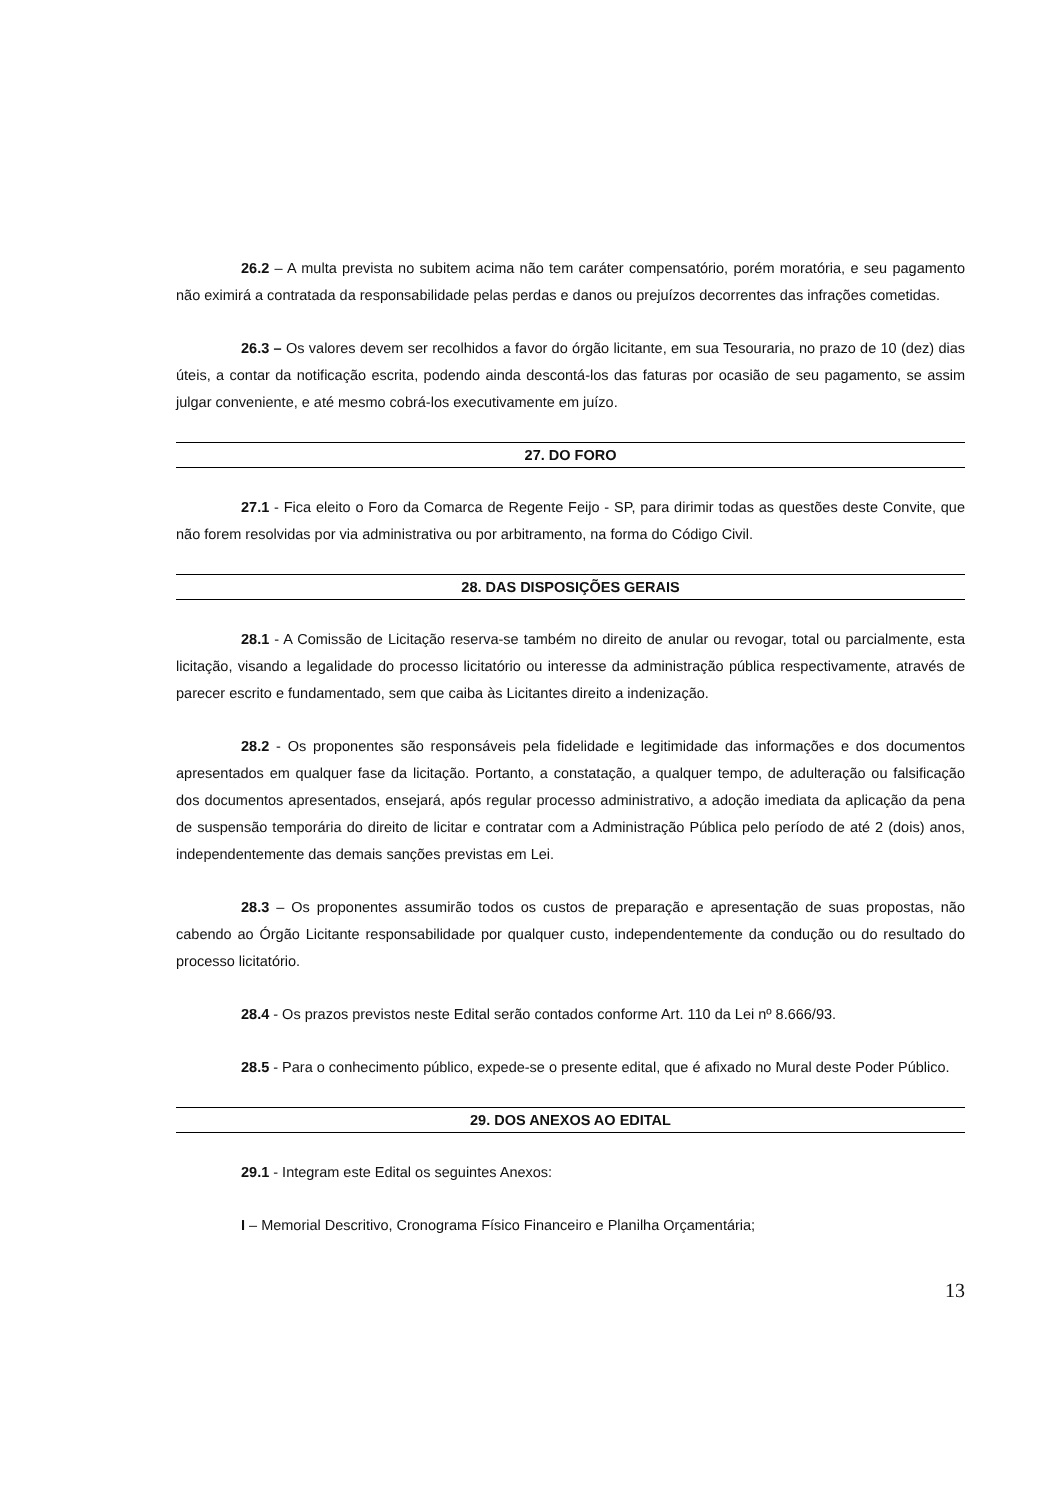26.2 – A multa prevista no subitem acima não tem caráter compensatório, porém moratória, e seu pagamento não eximirá a contratada da responsabilidade pelas perdas e danos ou prejuízos decorrentes das infrações cometidas.
26.3 – Os valores devem ser recolhidos a favor do órgão licitante, em sua Tesouraria, no prazo de 10 (dez) dias úteis, a contar da notificação escrita, podendo ainda descontá-los das faturas por ocasião de seu pagamento, se assim julgar conveniente, e até mesmo cobrá-los executivamente em juízo.
27. DO FORO
27.1 - Fica eleito o Foro da Comarca de Regente Feijo - SP, para dirimir todas as questões deste Convite, que não forem resolvidas por via administrativa ou por arbitramento, na forma do Código Civil.
28. DAS DISPOSIÇÕES GERAIS
28.1 - A Comissão de Licitação reserva-se também no direito de anular ou revogar, total ou parcialmente, esta licitação, visando a legalidade do processo licitatório ou interesse da administração pública respectivamente, através de parecer escrito e fundamentado, sem que caiba às Licitantes direito a indenização.
28.2 - Os proponentes são responsáveis pela fidelidade e legitimidade das informações e dos documentos apresentados em qualquer fase da licitação. Portanto, a constatação, a qualquer tempo, de adulteração ou falsificação dos documentos apresentados, ensejará, após regular processo administrativo, a adoção imediata da aplicação da pena de suspensão temporária do direito de licitar e contratar com a Administração Pública pelo período de até 2 (dois) anos, independentemente das demais sanções previstas em Lei.
28.3 – Os proponentes assumirão todos os custos de preparação e apresentação de suas propostas, não cabendo ao Órgão Licitante responsabilidade por qualquer custo, independentemente da condução ou do resultado do processo licitatório.
28.4 - Os prazos previstos neste Edital serão contados conforme Art. 110 da Lei nº 8.666/93.
28.5 - Para o conhecimento público, expede-se o presente edital, que é afixado no Mural deste Poder Público.
29. DOS ANEXOS AO EDITAL
29.1 - Integram este Edital os seguintes Anexos:
I – Memorial Descritivo, Cronograma Físico Financeiro e Planilha Orçamentária;
13